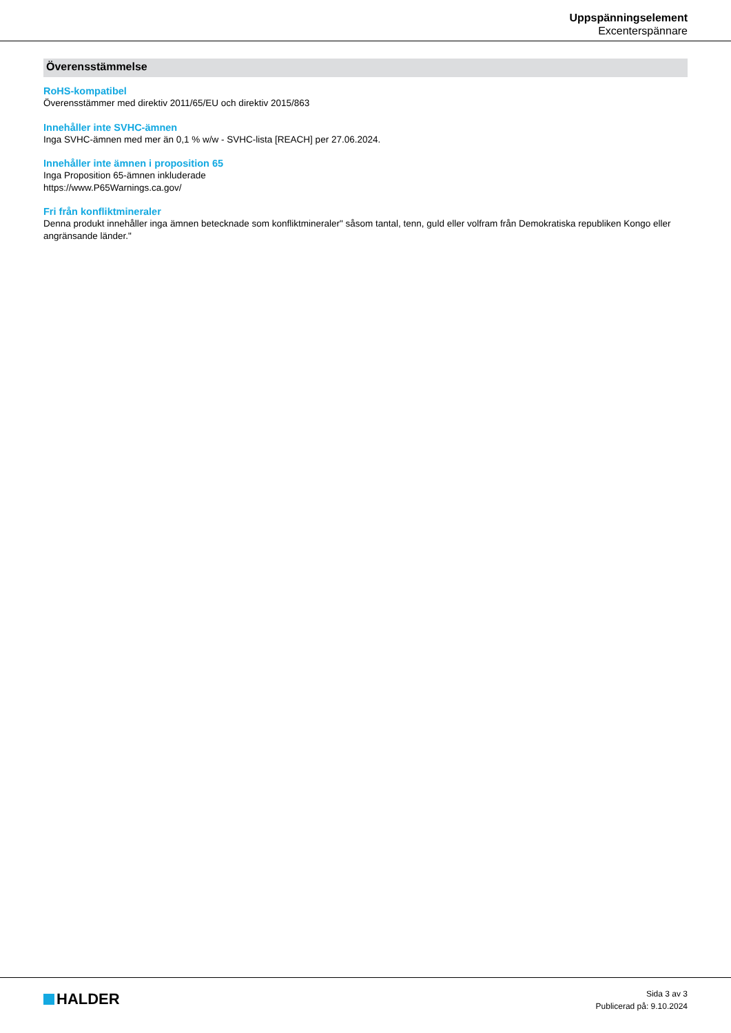Uppspänningselement
Excenterspännare
Överensstämmelse
RoHS-kompatibel
Överensstämmer med direktiv 2011/65/EU och direktiv 2015/863
Innehåller inte SVHC-ämnen
Inga SVHC-ämnen med mer än 0,1 % w/w - SVHC-lista [REACH] per 27.06.2024.
Innehåller inte ämnen i proposition 65
Inga Proposition 65-ämnen inkluderade
https://www.P65Warnings.ca.gov/
Fri från konfliktmineraler
Denna produkt innehåller inga ämnen betecknade som konfliktmineraler" såsom tantal, tenn, guld eller volfram från Demokratiska republiken Kongo eller angränsande länder."
HALDER
Sida 3 av 3
Publicerad på: 9.10.2024